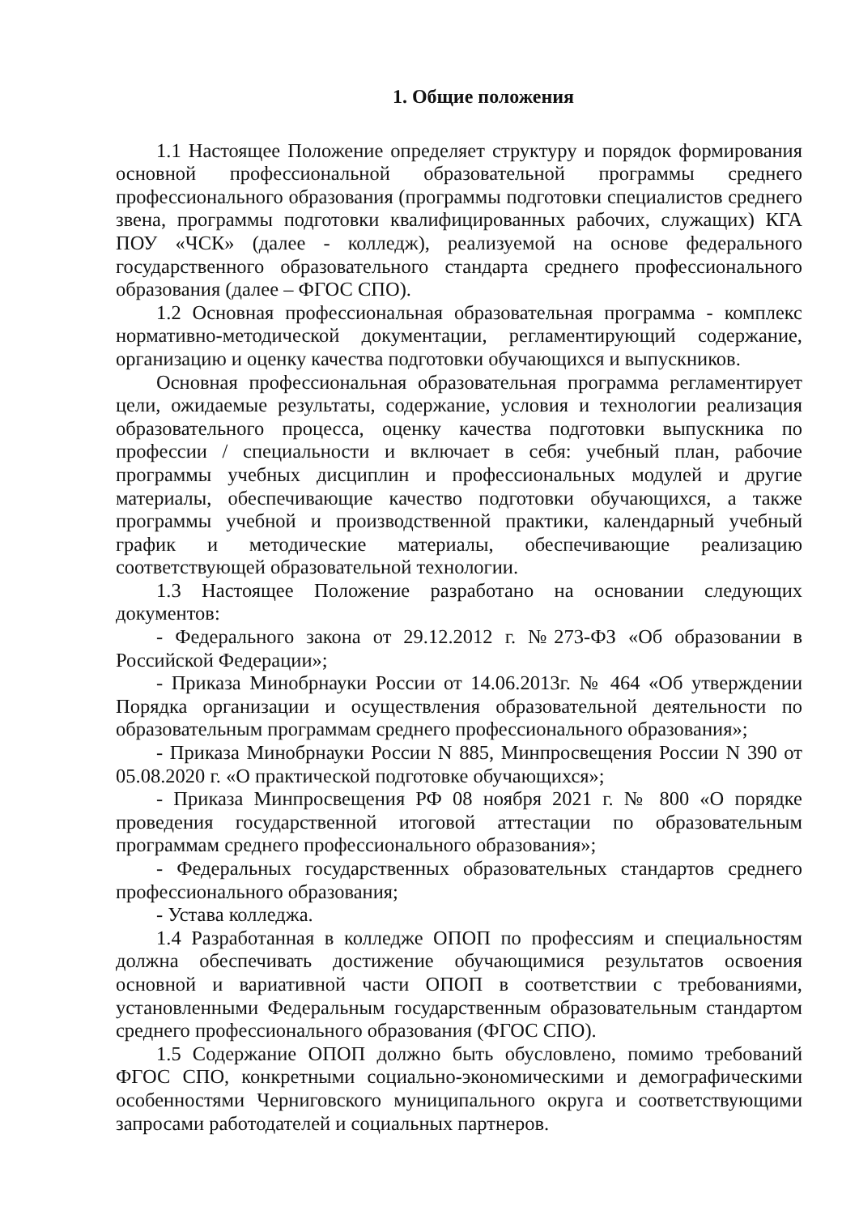1. Общие положения
1.1 Настоящее Положение определяет структуру и порядок формирования основной профессиональной образовательной программы среднего профессионального образования (программы подготовки специалистов среднего звена, программы подготовки квалифицированных рабочих, служащих) КГА ПОУ «ЧСК» (далее - колледж), реализуемой на основе федерального государственного образовательного стандарта среднего профессионального образования (далее – ФГОС СПО).
1.2 Основная профессиональная образовательная программа - комплекс нормативно-методической документации, регламентирующий содержание, организацию и оценку качества подготовки обучающихся и выпускников.
Основная профессиональная образовательная программа регламентирует цели, ожидаемые результаты, содержание, условия и технологии реализация образовательного процесса, оценку качества подготовки выпускника по профессии / специальности и включает в себя: учебный план, рабочие программы учебных дисциплин и профессиональных модулей и другие материалы, обеспечивающие качество подготовки обучающихся, а также программы учебной и производственной практики, календарный учебный график и методические материалы, обеспечивающие реализацию соответствующей образовательной технологии.
1.3 Настоящее Положение разработано на основании следующих документов:
- Федерального закона от 29.12.2012 г. №273-ФЗ «Об образовании в Российской Федерации»;
- Приказа Минобрнауки России от 14.06.2013г. № 464 «Об утверждении Порядка организации и осуществления образовательной деятельности по образовательным программам среднего профессионального образования»;
- Приказа Минобрнауки России N 885, Минпросвещения России N 390 от 05.08.2020 г. «О практической подготовке обучающихся»;
- Приказа Минпросвещения РФ 08 ноября 2021 г. № 800 «О порядке проведения государственной итоговой аттестации по образовательным программам среднего профессионального образования»;
- Федеральных государственных образовательных стандартов среднего профессионального образования;
- Устава колледжа.
1.4 Разработанная в колледже ОПОП по профессиям и специальностям должна обеспечивать достижение обучающимися результатов освоения основной и вариативной части ОПОП в соответствии с требованиями, установленными Федеральным государственным образовательным стандартом среднего профессионального образования (ФГОС СПО).
1.5 Содержание ОПОП должно быть обусловлено, помимо требований ФГОС СПО, конкретными социально-экономическими и демографическими особенностями Черниговского муниципального округа и соответствующими запросами работодателей и социальных партнеров.